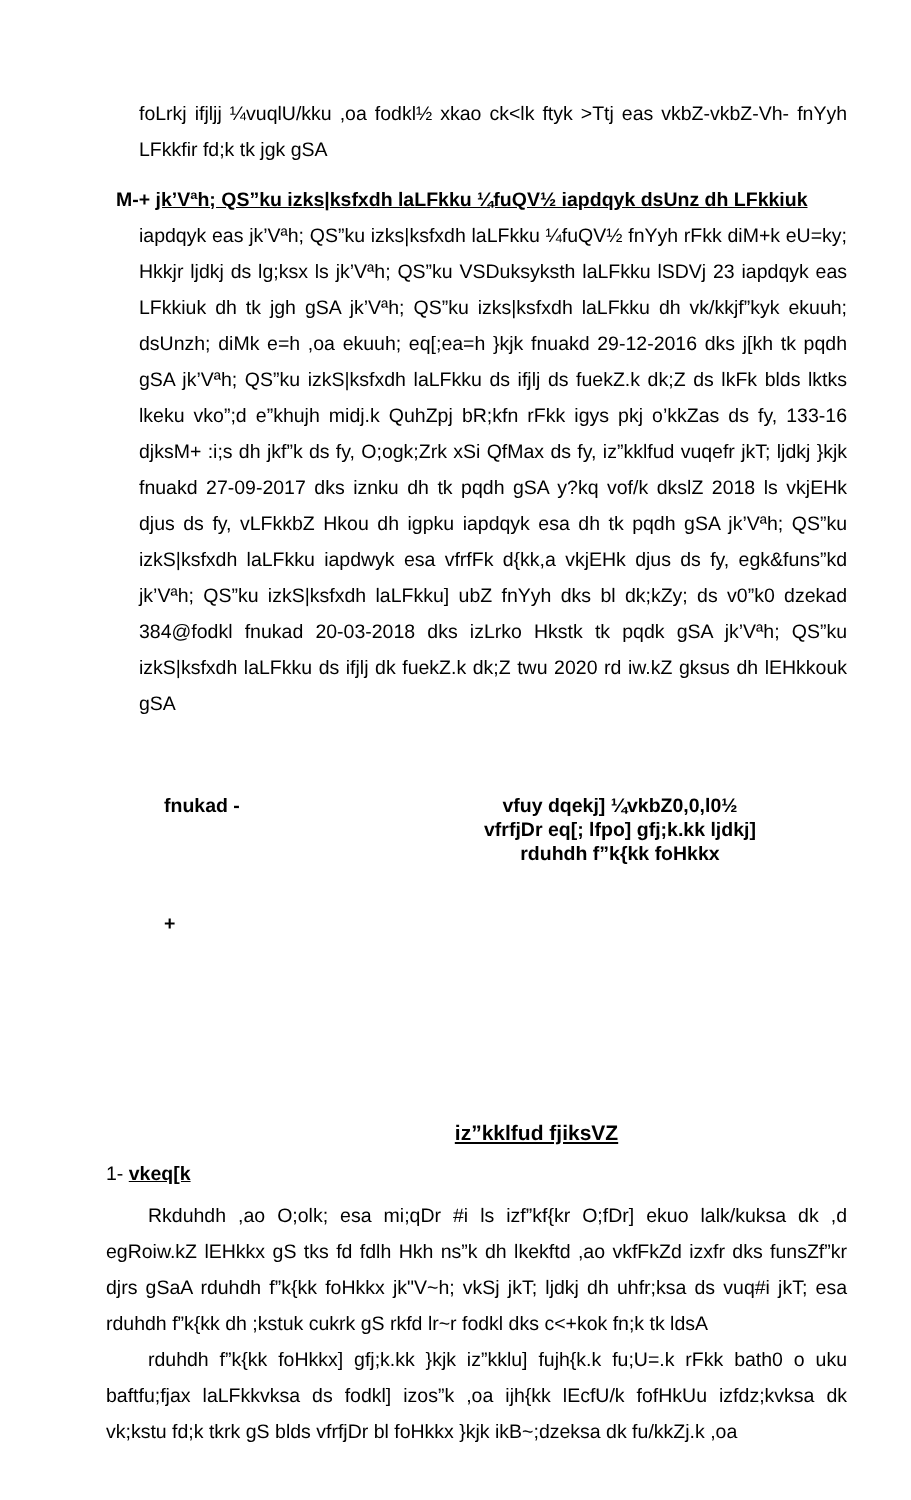foLrkj ifjljj ¼vuqlU/kku ,oa fodkl½ xkao ck<lk ftyk >Ttj eas vkbZ-vkbZ-Vh- fnYyh LFkkfir fd;k tk jgk gSA
M-+ jk’Vªh; QS”ku izks|ksfxdh laLFkku ¼fuQV½ iapdqyk dsUnz dh LFkkiuk
iapdqyk eas jk’Vªh; QS”ku izks|ksfxdh laLFkku ¼fuQV½ fnYyh rFkk diM+k eU=ky; Hkkjr ljdkj ds lg;ksx ls jk’Vªh; QS”ku VSDuksyksth laLFkku lSDVj 23 iapdqyk eas LFkkiuk dh tk jgh gSA jk’Vªh; QS”ku izks|ksfxdh laLFkku dh vk/kkjf”kyk ekuuh; dsUnzh; diMk e=h ,oa ekuuh; eq[;ea=h }kjk fnuakd 29-12-2016 dks j[kh tk pqdh gSA jk’Vªh; QS”ku izkS|ksfxdh laLFkku ds ifjlj ds fuekZ.k dk;Z ds lkFk blds lktks lkeku vko”;d e”khujh midj.k QuhZpj bR;kfn rFkk igys pkj o’kkZas ds fy, 133-16 djksM+ :i;s dh jkf”k ds fy, O;ogk;Zrk xSi QfMax ds fy, iz”kklfud vuqefr jkT; ljdkj }kjk fnuakd 27-09-2017 dks iznku dh tk pqdh gSA y?kq vof/k dkslZ 2018 ls vkjEHk djus ds fy, vLFkkbZ Hkou dh igpku iapdqyk esa dh tk pqdh gSA jk’Vªh; QS”ku izkS|ksfxdh laLFkku iapdwyk esa vfrfFk d{kk,a vkjEHk djus ds fy, egk&funs”kd jk’Vªh; QS”ku izkS|ksfxdh laLFkku] ubZ fnYyh dks bl dk;kZy; ds v0”k0 dzekad 384@fodkl fnukad 20-03-2018 dks izLrko Hkstk tk pqdk gSA jk’Vªh; QS”ku izkS|ksfxdh laLFkku ds ifjlj dk fuekZ.k dk;Z twu 2020 rd iw.kZ gksus dh lEHkkouk gSA
fnukad - vfuy dqekj] ¼vkbZ0,0,l0½
vfrfjDr eq[; lfpo] gfj;k.kk ljdkj]
rduhdh f”k{kk foHkkx
+
iz”kklfud fjiksVZ
1- vkeq[k
Rkduhdh ,ao O;olk; esa mi;qDr #i ls izf”kf{kr O;fDr] ekuo lalk/kuksa dk ,d egRoiw.kZ lEHkkx gS tks fd fdlh Hkh ns”k dh lkekftd ,ao vkfFkZd izxfr dks funsZf”kr djrs gSaA rduhdh f”k{kk foHkkx jk"V~h; vkSj jkT; ljdkj dh uhfr;ksa ds vuq#i jkT; esa rduhdh f”k{kk dh ;kstuk cukrk gS rkfd lr~r fodkl dks c<+kok fn;k tk ldsA
rduhdh f”k{kk foHkkx] gfj;k.kk }kjk iz”kklu] fujh{k.k fu;U=.k rFkk bath0 o uku baftfu;fjax laLFkkvksa ds fodkl] izos”k ,oa ijh{kk lEcfU/k fofHkUu izfdz;kvksa dk vk;kstu fd;k tkrk gS blds vfrfjDr bl foHkkx }kjk ikB~;dzeksa dk fu/kkZj.k ,oa